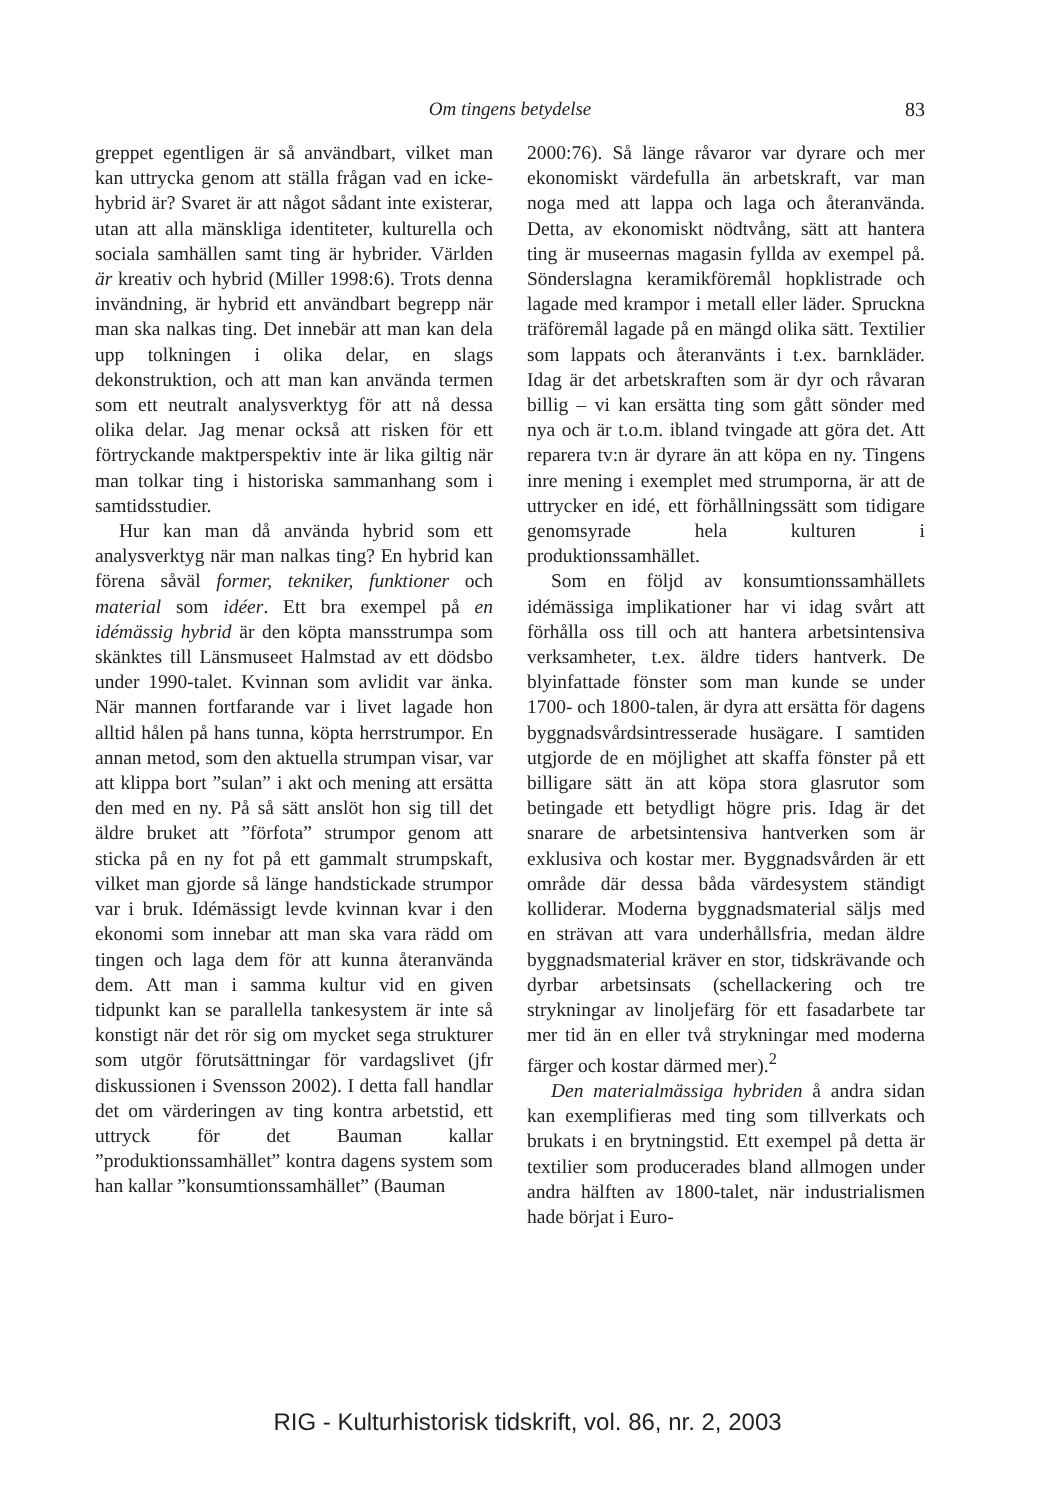Om tingens betydelse
83
greppet egentligen är så användbart, vilket man kan uttrycka genom att ställa frågan vad en icke-hybrid är? Svaret är att något sådant inte existerar, utan att alla mänskliga identiteter, kulturella och sociala samhällen samt ting är hybrider. Världen är kreativ och hybrid (Miller 1998:6). Trots denna invändning, är hybrid ett användbart begrepp när man ska nalkas ting. Det innebär att man kan dela upp tolkningen i olika delar, en slags dekonstruktion, och att man kan använda termen som ett neutralt analysverktyg för att nå dessa olika delar. Jag menar också att risken för ett förtryckande maktperspektiv inte är lika giltig när man tolkar ting i historiska sammanhang som i samtidsstudier.
Hur kan man då använda hybrid som ett analysverktyg när man nalkas ting? En hybrid kan förena såväl former, tekniker, funktioner och material som idéer. Ett bra exempel på en idémässig hybrid är den köpta mansstrumpa som skänktes till Länsmuseet Halmstad av ett dödsbo under 1990-talet. Kvinnan som avlidit var änka. När mannen fortfarande var i livet lagade hon alltid hålen på hans tunna, köpta herrstrumpor. En annan metod, som den aktuella strumpan visar, var att klippa bort ”sulan” i akt och mening att ersätta den med en ny. På så sätt anslöt hon sig till det äldre bruket att ”förfota” strumpor genom att sticka på en ny fot på ett gammalt strumpskaft, vilket man gjorde så länge handstickade strumpor var i bruk. Idémässigt levde kvinnan kvar i den ekonomi som innebar att man ska vara rädd om tingen och laga dem för att kunna återanvända dem. Att man i samma kultur vid en given tidpunkt kan se parallella tankesystem är inte så konstigt när det rör sig om mycket sega strukturer som utgör förutsättningar för vardagslivet (jfr diskussionen i Svensson 2002). I detta fall handlar det om värderingen av ting kontra arbetstid, ett uttryck för det Bauman kallar ”produktionssamhället” kontra dagens system som han kallar ”konsumtionssamhället” (Bauman
2000:76). Så länge råvaror var dyrare och mer ekonomiskt värdefulla än arbetskraft, var man noga med att lappa och laga och återanvända. Detta, av ekonomiskt nödtvång, sätt att hantera ting är museernas magasin fyllda av exempel på. Sönderslagna keramikföremål hopklistrade och lagade med krampor i metall eller läder. Spruckna träföremål lagade på en mängd olika sätt. Textilier som lappats och återanvänts i t.ex. barnkläder. Idag är det arbetskraften som är dyr och råvaran billig – vi kan ersätta ting som gått sönder med nya och är t.o.m. ibland tvingade att göra det. Att reparera tv:n är dyrare än att köpa en ny. Tingens inre mening i exemplet med strumporna, är att de uttrycker en idé, ett förhållningssätt som tidigare genomsyrade hela kulturen i produktionssamhället.
Som en följd av konsumtionssamhällets idémässiga implikationer har vi idag svårt att förhålla oss till och att hantera arbetsintensiva verksamheter, t.ex. äldre tiders hantverk. De blyinfattade fönster som man kunde se under 1700- och 1800-talen, är dyra att ersätta för dagens byggnadsvårdsintresserade husägare. I samtiden utgjorde de en möjlighet att skaffa fönster på ett billigare sätt än att köpa stora glasrutor som betingade ett betydligt högre pris. Idag är det snarare de arbetsintensiva hantverken som är exklusiva och kostar mer. Byggnadsvården är ett område där dessa båda värdesystem ständigt kolliderar. Moderna byggnadsmaterial säljs med en strävan att vara underhållsfria, medan äldre byggnadsmaterial kräver en stor, tidskrävande och dyrbar arbetsinsats (schellackering och tre strykningar av linoljefärg för ett fasadarbete tar mer tid än en eller två strykningar med moderna färger och kostar därmed mer).<sup>2</sup>
Den materialmässiga hybriden å andra sidan kan exemplifieras med ting som tillverkats och brukats i en brytningstid. Ett exempel på detta är textilier som producerades bland allmogen under andra hälften av 1800-talet, när industrialismen hade börjat i Euro-
RIG - Kulturhistorisk tidskrift, vol. 86, nr. 2, 2003